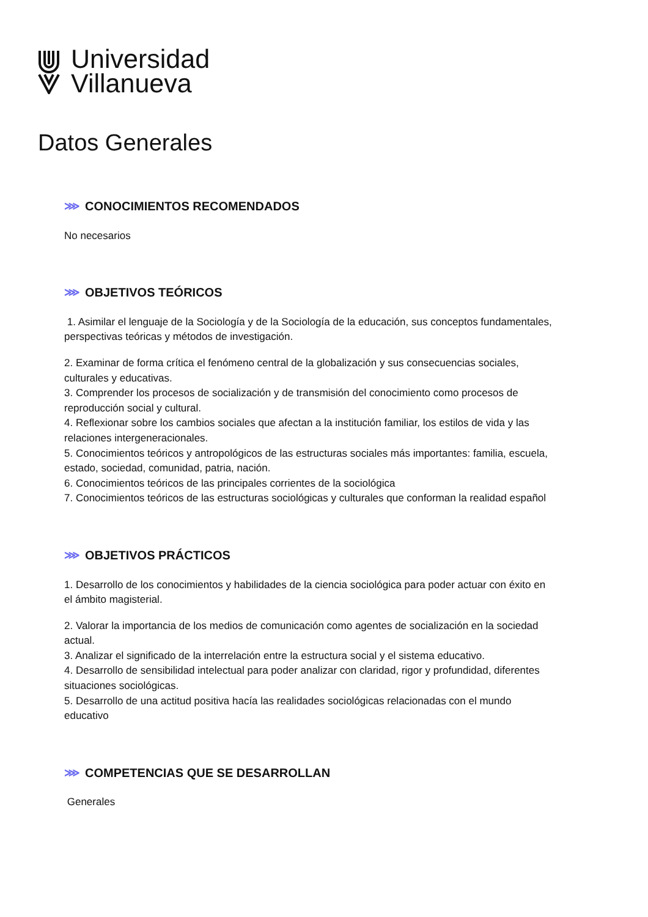Universidad
Villanueva
Datos Generales
⋙ CONOCIMIENTOS RECOMENDADOS
No necesarios
⋙ OBJETIVOS TEÓRICOS
1. Asimilar el lenguaje de la Sociología y de la Sociología de la educación, sus conceptos fundamentales, perspectivas teóricas y métodos de investigación.
2. Examinar de forma crítica el fenómeno central de la globalización y sus consecuencias sociales, culturales y educativas.
3. Comprender los procesos de socialización y de transmisión del conocimiento como procesos de reproducción social y cultural.
4. Reflexionar sobre los cambios sociales que afectan a la institución familiar, los estilos de vida y las relaciones intergeneracionales.
5. Conocimientos teóricos y antropológicos de las estructuras sociales más importantes: familia, escuela, estado, sociedad, comunidad, patria, nación.
6. Conocimientos teóricos de las principales corrientes de la sociológica
7. Conocimientos teóricos de las estructuras sociológicas y culturales que conforman la realidad español
⋙ OBJETIVOS PRÁCTICOS
1. Desarrollo de los conocimientos y habilidades de la ciencia sociológica para poder actuar con éxito en el ámbito magisterial.
2. Valorar la importancia de los medios de comunicación como agentes de socialización en la sociedad actual.
3. Analizar el significado de la interrelación entre la estructura social y el sistema educativo.
4. Desarrollo de sensibilidad intelectual para poder analizar con claridad, rigor y profundidad, diferentes situaciones sociológicas.
5. Desarrollo de una actitud positiva hacía las realidades sociológicas relacionadas con el mundo educativo
⋙ COMPETENCIAS QUE SE DESARROLLAN
Generales